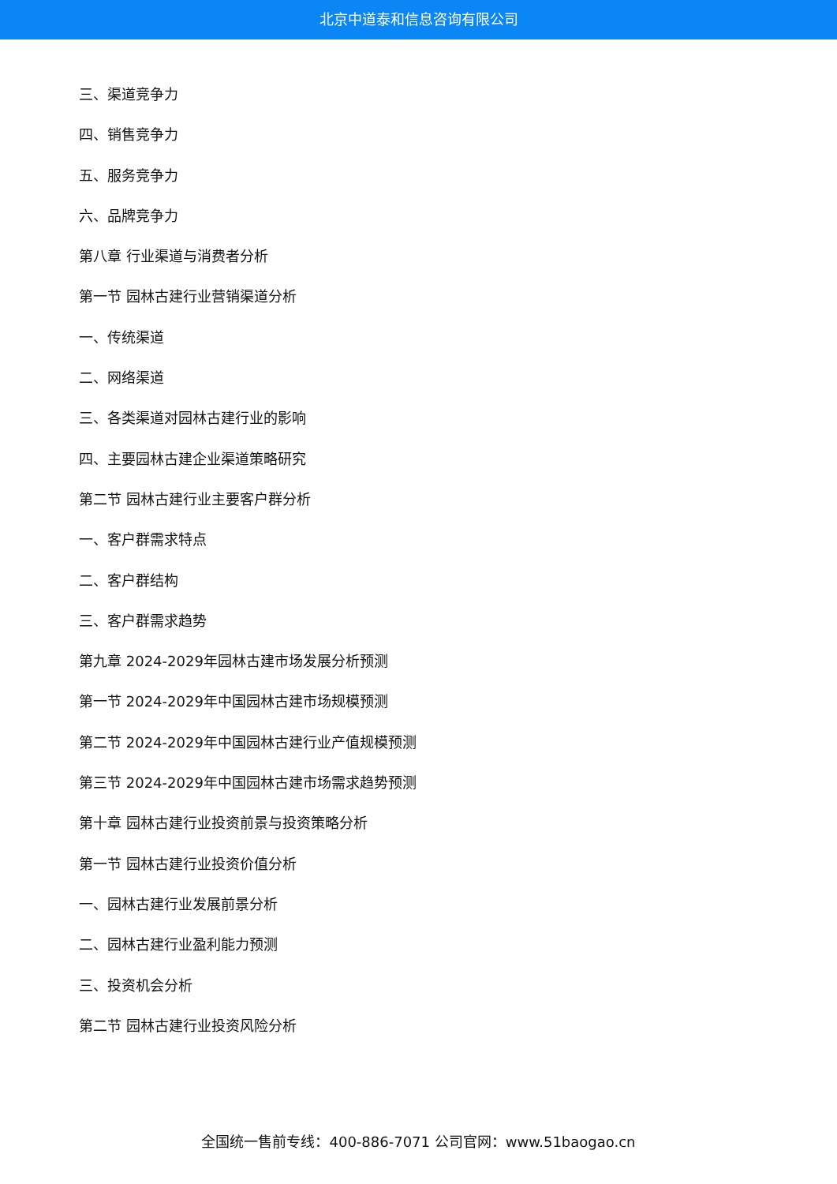北京中道泰和信息咨询有限公司
三、渠道竞争力
四、销售竞争力
五、服务竞争力
六、品牌竞争力
第八章 行业渠道与消费者分析
第一节 园林古建行业营销渠道分析
一、传统渠道
二、网络渠道
三、各类渠道对园林古建行业的影响
四、主要园林古建企业渠道策略研究
第二节 园林古建行业主要客户群分析
一、客户群需求特点
二、客户群结构
三、客户群需求趋势
第九章 2024-2029年园林古建市场发展分析预测
第一节 2024-2029年中国园林古建市场规模预测
第二节 2024-2029年中国园林古建行业产值规模预测
第三节 2024-2029年中国园林古建市场需求趋势预测
第十章 园林古建行业投资前景与投资策略分析
第一节 园林古建行业投资价值分析
一、园林古建行业发展前景分析
二、园林古建行业盈利能力预测
三、投资机会分析
第二节 园林古建行业投资风险分析
全国统一售前专线：400-886-7071 公司官网：www.51baogao.cn